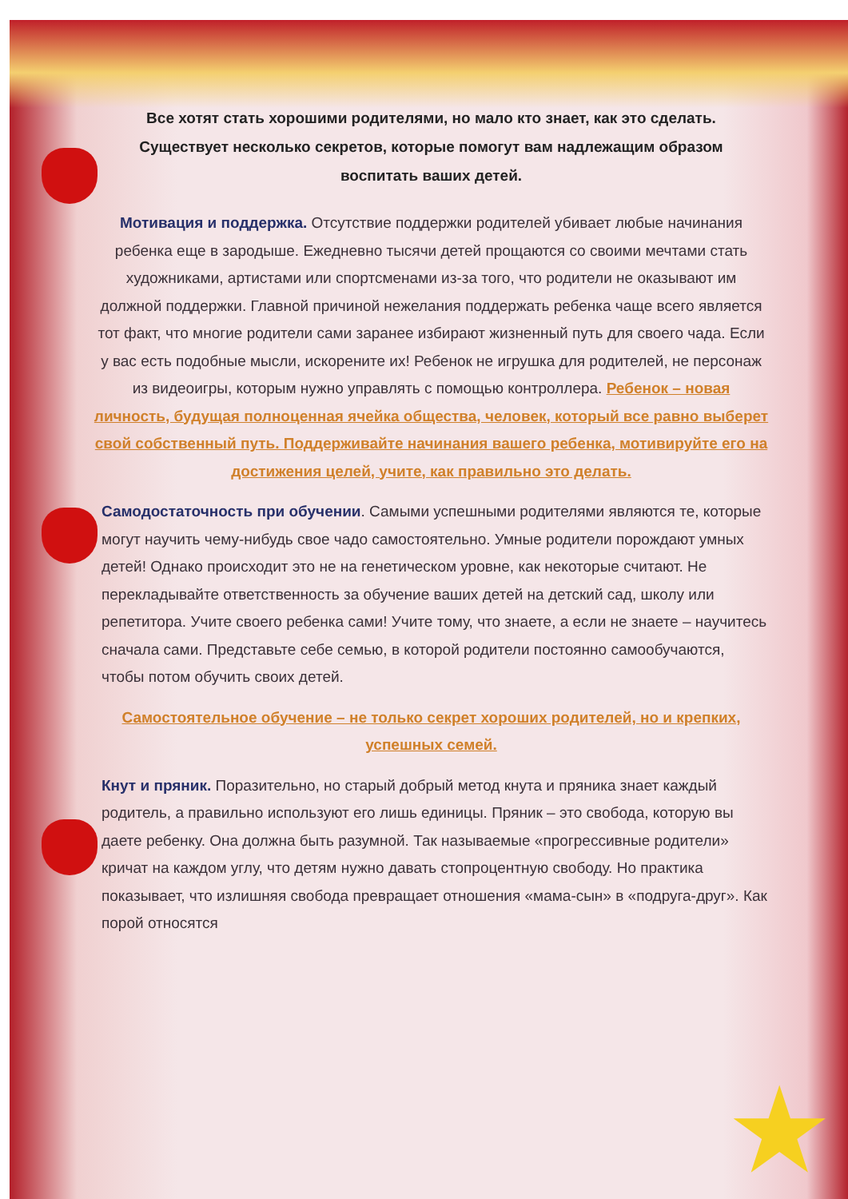★
Все хотят стать хорошими родителями, но мало кто знает, как это сделать. Существует несколько секретов, которые помогут вам надлежащим образом воспитать ваших детей.
Мотивация и поддержка. Отсутствие поддержки родителей убивает любые начинания ребенка еще в зародыше. Ежедневно тысячи детей прощаются со своими мечтами стать художниками, артистами или спортсменами из-за того, что родители не оказывают им должной поддержки. Главной причиной нежелания поддержать ребенка чаще всего является тот факт, что многие родители сами заранее избирают жизненный путь для своего чада. Если у вас есть подобные мысли, искорените их! Ребенок не игрушка для родителей, не персонаж из видеоигры, которым нужно управлять с помощью контроллера. Ребенок – новая личность, будущая полноценная ячейка общества, человек, который все равно выберет свой собственный путь. Поддерживайте начинания вашего ребенка, мотивируйте его на достижения целей, учите, как правильно это делать.
Самодостаточность при обучении. Самыми успешными родителями являются те, которые могут научить чему-нибудь свое чадо самостоятельно. Умные родители порождают умных детей! Однако происходит это не на генетическом уровне, как некоторые считают. Не перекладывайте ответственность за обучение ваших детей на детский сад, школу или репетитора. Учите своего ребенка сами! Учите тому, что знаете, а если не знаете – научитесь сначала сами. Представьте себе семью, в которой родители постоянно самообучаются, чтобы потом обучить своих детей.
Самостоятельное обучение – не только секрет хороших родителей, но и крепких, успешных семей.
Кнут и пряник. Поразительно, но старый добрый метод кнута и пряника знает каждый родитель, а правильно используют его лишь единицы. Пряник – это свобода, которую вы даете ребенку. Она должна быть разумной. Так называемые «прогрессивные родители» кричат на каждом углу, что детям нужно давать стопроцентную свободу. Но практика показывает, что излишняя свобода превращает отношения «мама-сын» в «подруга-друг». Как порой относятся